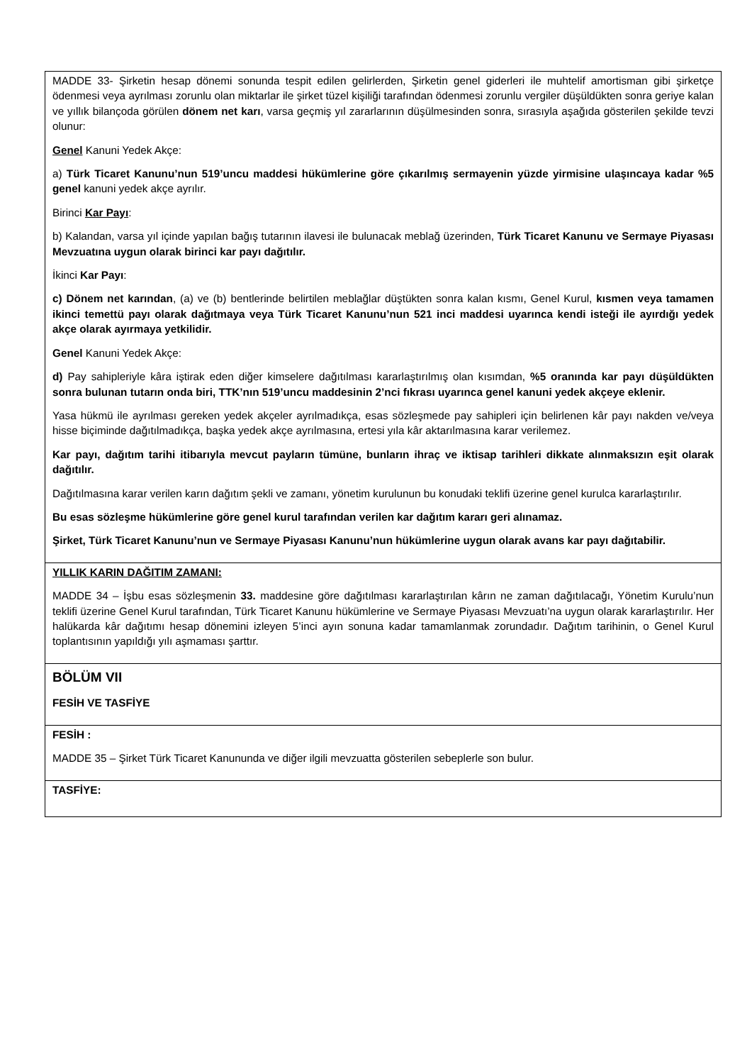| MADDE 33- Şirketin hesap dönemi sonunda tespit edilen gelirlerden, Şirketin genel giderleri ile muhtelif amortisman gibi şirketçe ödenmesi veya ayrılması zorunlu olan miktarlar ile şirket tüzel kişiliği tarafından ödenmesi zorunlu vergiler düşüldükten sonra geriye kalan ve yıllık bilançoda görülen dönem net karı , varsa geçmiş yıl zararlarının düşülmesinden sonra, sırasıyla aşağıda gösterilen şekilde tevzi olunur: Genel Kanuni Yedek Akçe: a) Türk Ticaret Kanunu’nun 519’uncu maddesi hükümlerine göre çıkarılmış sermayenin yüzde yirmisine ulaşıncaya kadar %5 genel kanuni yedek akçe ayrılır. Birinci Kar Payı : b) Kalandan, varsa yıl içinde yapılan bağış tutarının ilavesi ile bulunacak meblağ üzerinden, Türk Ticaret Kanunu ve Sermaye Piyasası Mevzuatına uygun olarak birinci kar payı dağıtılır. İkinci Kar Payı : c) Dönem net karından , (a) ve (b) bentlerinde belirtilen meblağlar düştükten sonra kalan kısmı, Genel Kurul, kısmen veya tamamen ikinci temettü payı olarak dağıtmaya veya Türk Ticaret Kanunu’nun 521 inci maddesi uyarınca kendi isteği ile ayırdığı yedek akçe olarak ayırmaya yetkilidir. Genel Kanuni Yedek Akçe: d) Pay sahipleriyle kâra iştirak eden diğer kimselere dağıtılması kararlaştırılmış olan kısımdan, %5 oranında kar payı düşüldükten sonra bulunan tutarın onda biri, TTK’nın 519’uncu maddesinin 2’nci fıkrası uyarınca genel kanuni yedek akçeye eklenir. Yasa hükmü ile ayrılması gereken yedek akçeler ayrılmadıkça, esas sözleşmede pay sahipleri için belirlenen kâr payı nakden ve/veya hisse biçiminde dağıtılmadıkça, başka yedek akçe ayrılmasına, ertesi yıla kâr aktarılmasına karar verilemez. Kar payı, dağıtım tarihi itibarıyla mevcut payların tümüne, bunların ihraç ve iktisap tarihleri dikkate alınmaksızın eşit olarak dağıtılır. Dağıtılmasına karar verilen karın dağıtım şekli ve zamanı, yönetim kurulunun bu konudaki teklifi üzerine genel kurulca kararlaştırılır. Bu esas sözleşme hükümlerine göre genel kurul tarafından verilen kar dağıtım kararı geri alınamaz. Şirket, Türk Ticaret Kanunu’nun ve Sermaye Piyasası Kanunu’nun hükümlerine uygun olarak avans kar payı dağıtabilir. |
| YILLIK KARIN DAĞITIM ZAMANI: MADDE 34 – İşbu esas sözleşmenin 33. maddesine göre dağıtılması kararlaştırılan kârın ne zaman dağıtılacağı, Yönetim Kurulu’nun teklifi üzerine Genel Kurul tarafından, Türk Ticaret Kanunu hükümlerine ve Sermaye Piyasası Mevzuatı’na uygun olarak kararlaştırılır. Her halükarda kâr dağıtımı hesap dönemini izleyen 5’inci ayın sonuna kadar tamamlanmak zorundadır. Dağıtım tarihinin, o Genel Kurul toplantısının yapıldığı yılı aşmaması şarttır. |
| BÖLÜM VII FESİH VE TASFİYE |
| FESİH : MADDE 35 – Şirket Türk Ticaret Kanununda ve diğer ilgili mevzuatta gösterilen sebeplerle son bulur. |
| TASFİYE: |